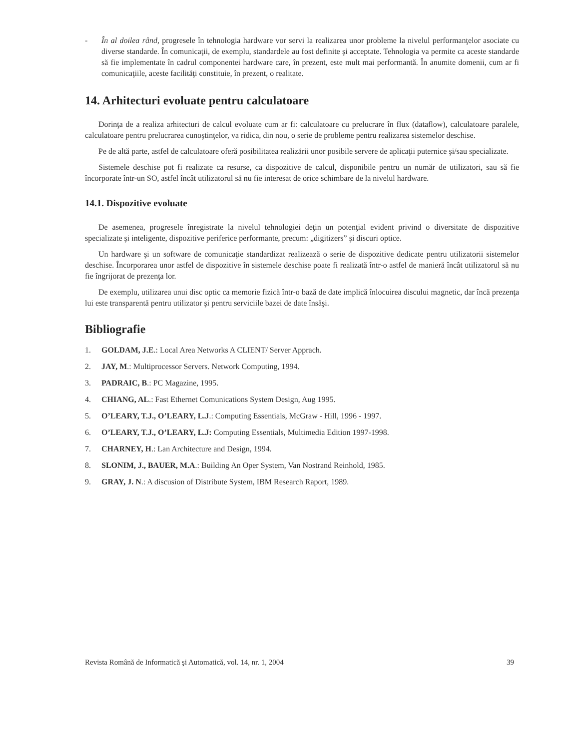- În al doilea rând, progresele în tehnologia hardware vor servi la realizarea unor probleme la nivelul performanţelor asociate cu diverse standarde. În comunicaţii, de exemplu, standardele au fost definite şi acceptate. Tehnologia va permite ca aceste standarde să fie implementate în cadrul componentei hardware care, în prezent, este mult mai performantă. În anumite domenii, cum ar fi comunicaţiile, aceste facilităţi constituie, în prezent, o realitate.
14. Arhitecturi evoluate pentru calculatoare
Dorinţa de a realiza arhitecturi de calcul evoluate cum ar fi: calculatoare cu prelucrare în flux (dataflow), calculatoare paralele, calculatoare pentru prelucrarea cunoştinţelor, va ridica, din nou, o serie de probleme pentru realizarea sistemelor deschise.
Pe de altă parte, astfel de calculatoare oferă posibilitatea realizării unor posibile servere de aplicaţii puternice şi/sau specializate.
Sistemele deschise pot fi realizate ca resurse, ca dispozitive de calcul, disponibile pentru un număr de utilizatori, sau să fie încorporate într-un SO, astfel încât utilizatorul să nu fie interesat de orice schimbare de la nivelul hardware.
14.1. Dispozitive evoluate
De asemenea, progresele înregistrate la nivelul tehnologiei deţin un potenţial evident privind o diversitate de dispozitive specializate şi inteligente, dispozitive periferice performante, precum: „digitizers” şi discuri optice.
Un hardware şi un software de comunicaţie standardizat realizează o serie de dispozitive dedicate pentru utilizatorii sistemelor deschise. Încorporarea unor astfel de dispozitive în sistemele deschise poate fi realizată într-o astfel de manieră încât utilizatorul să nu fie îngrijorat de prezenţa lor.
De exemplu, utilizarea unui disc optic ca memorie fizică într-o bază de date implică înlocuirea discului magnetic, dar încă prezenţa lui este transparentă pentru utilizator şi pentru serviciile bazei de date însăşi.
Bibliografie
1. GOLDAM, J.E.: Local Area Networks A CLIENT/ Server Apprach.
2. JAY, M.: Multiprocessor Servers. Network Computing, 1994.
3. PADRAIC, B.: PC Magazine, 1995.
4. CHIANG, AL.: Fast Ethernet Comunications System Design, Aug 1995.
5. O’LEARY, T.J., O’LEARY, L.J.: Computing Essentials, McGraw - Hill, 1996 - 1997.
6. O’LEARY, T.J., O’LEARY, L.J: Computing Essentials, Multimedia Edition 1997-1998.
7. CHARNEY, H.: Lan Architecture and Design, 1994.
8. SLONIM, J., BAUER, M.A.: Building An Oper System, Van Nostrand Reinhold, 1985.
9. GRAY, J. N.: A discusion of Distribute System, IBM Research Raport, 1989.
Revista Română de Informatică şi Automatică, vol. 14, nr. 1, 2004 39